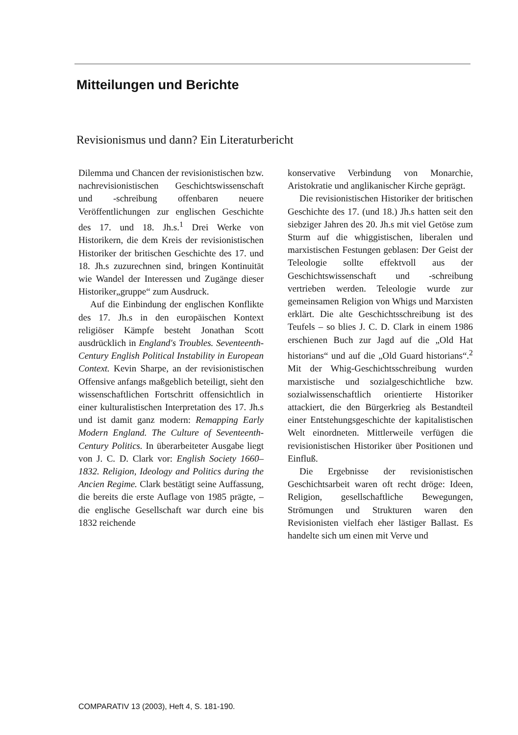Mitteilungen und Berichte
Revisionismus und dann? Ein Literaturbericht
Dilemma und Chancen der revisionistischen bzw. nachrevisionistischen Geschichtswissenschaft und -schreibung offenbaren neuere Veröffentlichungen zur englischen Geschichte des 17. und 18. Jh.s.<sup>1</sup> Drei Werke von Historikern, die dem Kreis der revisionistischen Historiker der britischen Geschichte des 17. und 18. Jh.s zuzurechnen sind, bringen Kontinuität wie Wandel der Interessen und Zugänge dieser Historiker„gruppe“ zum Ausdruck.
Auf die Einbindung der englischen Konflikte des 17. Jh.s in den europäischen Kontext religiöser Kämpfe besteht Jonathan Scott ausdrücklich in England's Troubles. Seventeenth-Century English Political Instability in European Context. Kevin Sharpe, an der revisionistischen Offensive anfangs maßgeblich beteiligt, sieht den wissenschaftlichen Fortschritt offensichtlich in einer kulturalistischen Interpretation des 17. Jh.s und ist damit ganz modern: Remapping Early Modern England. The Culture of Seventeenth-Century Politics. In überarbeiteter Ausgabe liegt von J. C. D. Clark vor: English Society 1660–1832. Religion, Ideology and Politics during the Ancien Regime. Clark bestätigt seine Auffassung, die bereits die erste Auflage von 1985 prägte, – die englische Gesellschaft war durch eine bis 1832 reichende
konservative Verbindung von Monarchie, Aristokratie und anglikanischer Kirche geprägt.
Die revisionistischen Historiker der britischen Geschichte des 17. (und 18.) Jh.s hatten seit den siebziger Jahren des 20. Jh.s mit viel Getöse zum Sturm auf die whiggistischen, liberalen und marxistischen Festungen geblasen: Der Geist der Teleologie sollte effektvoll aus der Geschichtswissenschaft und -schreibung vertrieben werden. Teleologie wurde zur gemeinsamen Religion von Whigs und Marxisten erklärt. Die alte Geschichtsschreibung ist des Teufels – so blies J. C. D. Clark in einem 1986 erschienen Buch zur Jagd auf die „Old Hat historians“ und auf die „Old Guard historians“.<sup>2</sup> Mit der Whig-Geschichtsschreibung wurden marxistische und sozialgeschichtliche bzw. sozialwissenschaftlich orientierte Historiker attackiert, die den Bürgerkrieg als Bestandteil einer Entstehungsgeschichte der kapitalistischen Welt einordneten. Mittlerweile verfügen die revisionistischen Historiker über Positionen und Einfluß.
Die Ergebnisse der revisionistischen Geschichtsarbeit waren oft recht dröge: Ideen, Religion, gesellschaftliche Bewegungen, Strömungen und Strukturen waren den Revisionisten vielfach eher lästiger Ballast. Es handelte sich um einen mit Verve und
COMPARATIV 13 (2003), Heft 4, S. 181-190.